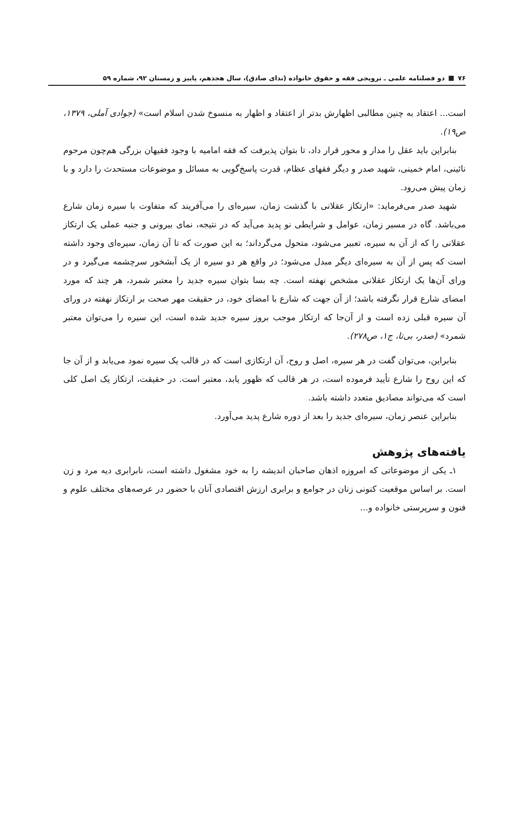۷۶ دو فصلنامه علمی ـ ترویجی فقه و حقوق خانواده (ندای صادق)، سال هجدهم، پاییز و زمستان ۹۲، شماره ۵۹
است... اعتقاد به چنین مطالبی اظهارش بدتر از اعتقاد و اظهار به منسوخ شدن اسلام است» (جوادی آملی، ۱۳۷۹، ص۱۹).
بنابراین باید عقل را مدار و محور قرار داد، تا بتوان پذیرفت که فقه امامیه با وجود فقیهان بزرگی هم‌چون مرحوم نائینی، امام خمینی، شهید صدر و دیگر فقهای عظام، قدرت پاسخ‌گویی به مسائل و موضوعات مستحدث را دارد و با زمان پیش می‌رود.
شهید صدر می‌فرماید: «ارتکاز عقلانی با گذشت زمان، سیره‌ای را می‌آفریند که متفاوت با سیره زمان شارع می‌باشد. گاه در مسیر زمان، عوامل و شرایطی نو پدید می‌آید که در نتیجه، نمای بیرونی و جنبه عملی یک ارتکاز عقلانی را که از آن به سیره، تعبیر می‌شود، متحول می‌گرداند؛ به این صورت که تا آن زمان، سیره‌ای وجود داشته است که پس از آن به سیره‌ای دیگر مبدل می‌شود؛ در واقع هر دو سیره از یک آبشخور سرچشمه می‌گیرد و در ورای آن‌ها یک ارتکاز عقلانی مشخص نهفته است. چه بسا بتوان سیره جدید را معتبر شمرد، هر چند که مورد امضای شارع قرار نگرفته باشد؛ از آن جهت که شارع با امضای خود، در حقیقت مهر صحت بر ارتکاز نهفته در ورای آن سیره قبلی زده است و از آن‌جا که ارتکاز موجب بروز سیره جدید شده است، این سیره را می‌توان معتبر شمرد» (صدر، بی‌تا، ج۱، ص۲۷۸).
بنابراین، می‌توان گفت در هر سیره، اصل و روح، آن ارتکازی است که در قالب یک سیره نمود می‌یابد و از آن جا که این روح را شارع تأیید فرموده است، در هر قالب که ظهور یابد، معتبر است. در حقیقت، ارتکاز یک اصل کلی است که می‌تواند مصادیق متعدد داشته باشد.
بنابراین عنصر زمان، سیره‌ای جدید را بعد از دوره شارع پدید می‌آورد.
یافته‌های پژوهش
۱ـ یکی از موضوعاتی که امروزه اذهان صاحبان اندیشه را به خود مشغول داشته است، نابرابری دیه مرد و زن است. بر اساس موقعیت کنونی زنان در جوامع و برابری ارزش اقتصادی آنان با حضور در عرصه‌های مختلف علوم و فنون و سرپرستی خانواده و...